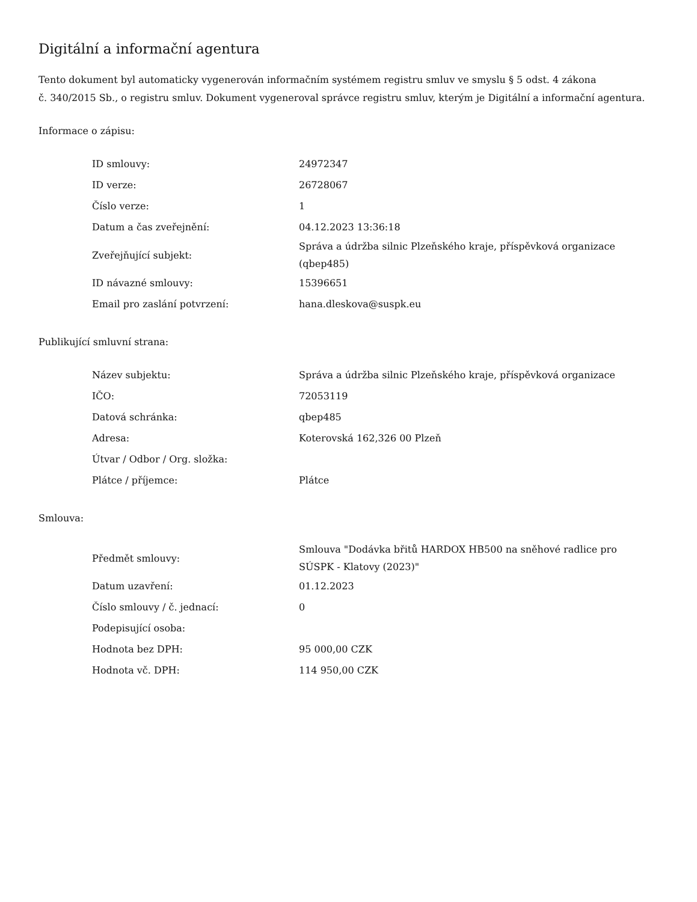Digitální a informační agentura
Tento dokument byl automaticky vygenerován informačním systémem registru smluv ve smyslu § 5 odst. 4 zákona
č. 340/2015 Sb., o registru smluv. Dokument vygeneroval správce registru smluv, kterým je Digitální a informační agentura.
Informace o zápisu:
| ID smlouvy: | 24972347 |
| ID verze: | 26728067 |
| Číslo verze: | 1 |
| Datum a čas zveřejnění: | 04.12.2023 13:36:18 |
| Zveřejňující subjekt: | Správa a údržba silnic Plzeňského kraje, příspěvková organizace (qbep485) |
| ID návazné smlouvy: | 15396651 |
| Email pro zaslání potvrzení: | hana.dleskova@suspk.eu |
Publikující smluvní strana:
| Název subjektu: | Správa a údržba silnic Plzeňského kraje, příspěvková organizace |
| IČO: | 72053119 |
| Datová schránka: | qbep485 |
| Adresa: | Koterovská 162,326 00 Plzeň |
| Útvar / Odbor / Org. složka: | |
| Plátce / příjemce: | Plátce |
Smlouva:
| Předmět smlouvy: | Smlouva "Dodávka břitů HARDOX HB500 na sněhové radlice pro SÚSPK - Klatovy (2023)" |
| Datum uzavření: | 01.12.2023 |
| Číslo smlouvy / č. jednací: | 0 |
| Podepisující osoba: | |
| Hodnota bez DPH: | 95 000,00 CZK |
| Hodnota vč. DPH: | 114 950,00 CZK |